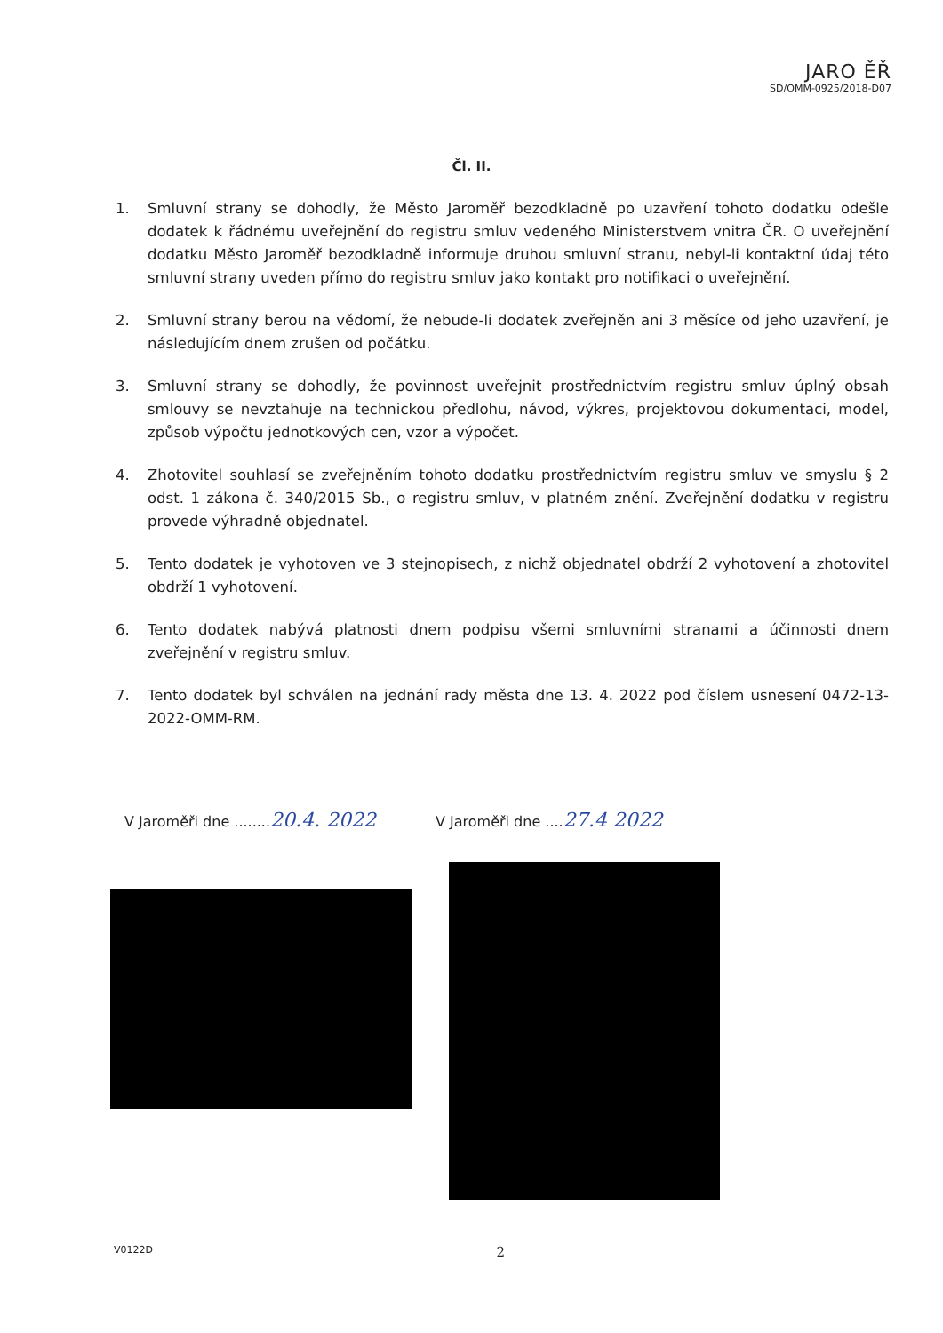JARO ĚŘ
SD/OMM-0925/2018-D07
Čl. II.
1. Smluvní strany se dohodly, že Město Jaroměř bezodkladně po uzavření tohoto dodatku odešle dodatek k řádnému uveřejnění do registru smluv vedeného Ministerstvem vnitra ČR. O uveřejnění dodatku Město Jaroměř bezodkladně informuje druhou smluvní stranu, nebyl-li kontaktní údaj této smluvní strany uveden přímo do registru smluv jako kontakt pro notifikaci o uveřejnění.
2. Smluvní strany berou na vědomí, že nebude-li dodatek zveřejněn ani 3 měsíce od jeho uzavření, je následujícím dnem zrušen od počátku.
3. Smluvní strany se dohodly, že povinnost uveřejnit prostřednictvím registru smluv úplný obsah smlouvy se nevztahuje na technickou předlohu, návod, výkres, projektovou dokumentaci, model, způsob výpočtu jednotkových cen, vzor a výpočet.
4. Zhotovitel souhlasí se zveřejněním tohoto dodatku prostřednictvím registru smluv ve smyslu § 2 odst. 1 zákona č. 340/2015 Sb., o registru smluv, v platném znění. Zveřejnění dodatku v registru provede výhradně objednatel.
5. Tento dodatek je vyhotoven ve 3 stejnopisech, z nichž objednatel obdrží 2 vyhotovení a zhotovitel obdrží 1 vyhotovení.
6. Tento dodatek nabývá platnosti dnem podpisu všemi smluvními stranami a účinnosti dnem zveřejnění v registru smluv.
7. Tento dodatek byl schválen na jednání rady města dne 13. 4. 2022 pod číslem usnesení 0472-13-2022-OMM-RM.
V Jaroměři dne ........20.4. 2022
V Jaroměři dne ....27.4 2022
V0122D 2